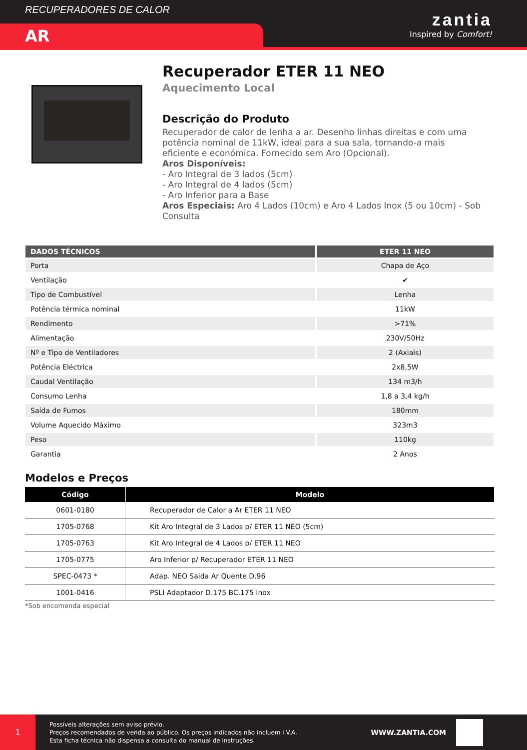RECUPERADORES DE CALOR
AR
zantia
Inspired by Comfort!
Recuperador ETER 11 NEO
Aquecimento Local
Descrição do Produto
Recuperador de calor de lenha a ar. Desenho linhas direitas e com uma potência nominal de 11kW, ideal para a sua sala, tornando-a mais eficiente e económica. Fornecido sem Aro (Opcional).
Aros Disponíveis:
- Aro Integral de 3 lados (5cm)
- Aro Integral de 4 lados (5cm)
- Aro Inferior para a Base
Aros Especiais: Aro 4 Lados (10cm) e Aro 4 Lados Inox (5 ou 10cm) - Sob Consulta
| DADOS TÉCNICOS | ETER 11 NEO |
| --- | --- |
| Porta | Chapa de Aço |
| Ventilação | ✔ |
| Tipo de Combustível | Lenha |
| Potência térmica nominal | 11kW |
| Rendimento | >71% |
| Alimentação | 230V/50Hz |
| Nº e Tipo de Ventiladores | 2 (Axiais) |
| Potência Eléctrica | 2x8,5W |
| Caudal Ventilação | 134 m3/h |
| Consumo Lenha | 1,8 a 3,4 kg/h |
| Saída de Fumos | 180mm |
| Volume Aquecido Máximo | 323m3 |
| Peso | 110kg |
| Garantia | 2 Anos |
Modelos e Preços
| Código | Modelo |
| --- | --- |
| 0601-0180 | Recuperador de Calor a Ar ETER 11 NEO |
| 1705-0768 | Kit Aro Integral de 3 Lados p/ ETER 11 NEO (5cm) |
| 1705-0763 | Kit Aro Integral de 4 Lados p/ ETER 11 NEO |
| 1705-0775 | Aro Inferior p/ Recuperador ETER 11 NEO |
| SPEC-0473 * | Adap. NEO Saida Ar Quente D.96 |
| 1001-0416 | PSLI Adaptador D.175 BC.175 Inox |
*Sob encomenda especial
1
Possíveis alterações sem aviso prévio.
Preços recomendados de venda ao público. Os preços indicados não incluem i.V.A.
Esta ficha técnica não dispensa a consulta do manual de instruções.
WWW.ZANTIA.COM